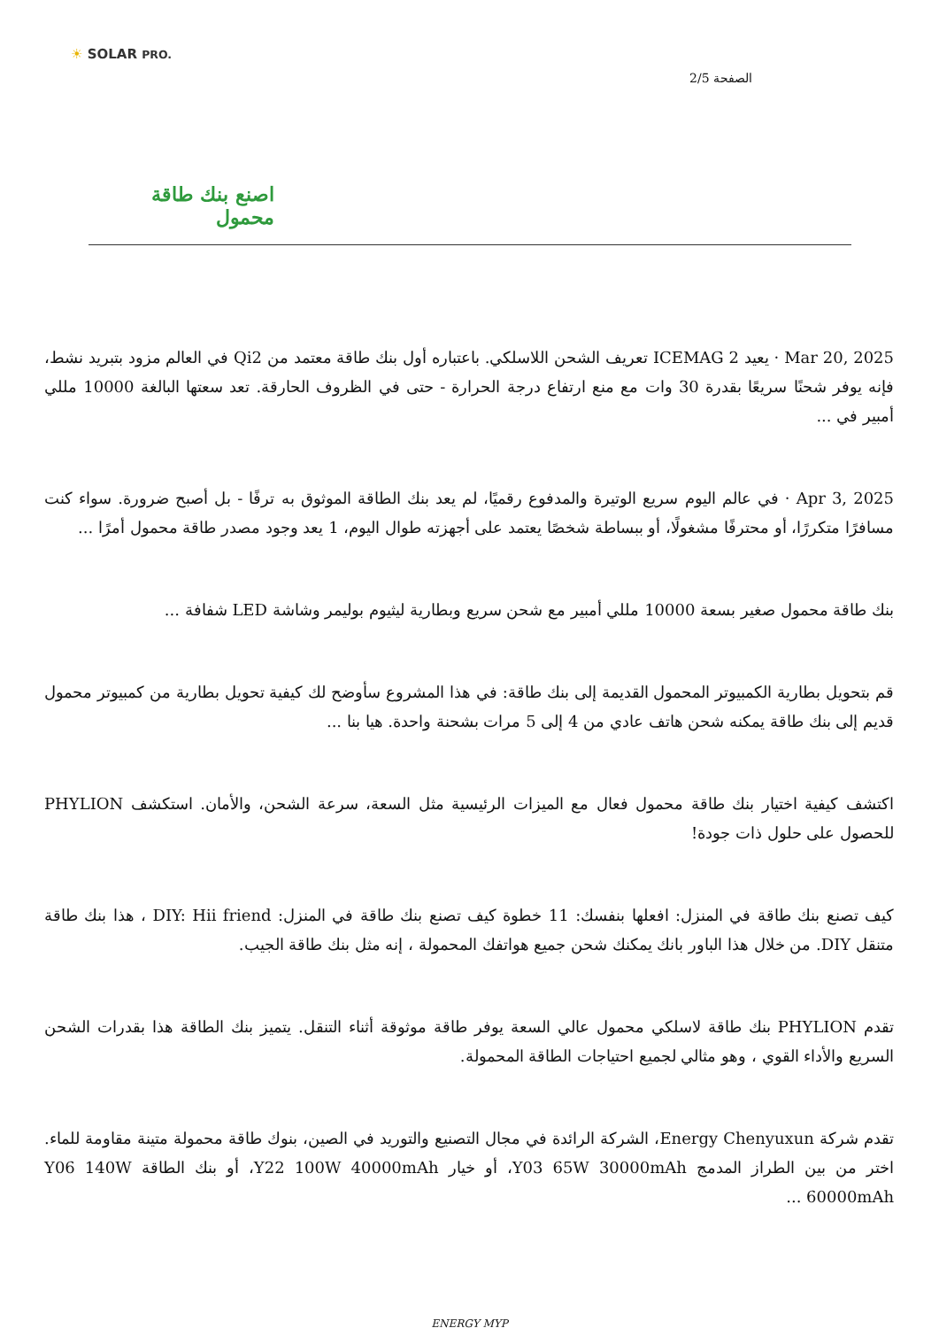☀ SOLAR PRO.
الصفحة 2/5
اصنع بنك طاقة محمول
Mar 20, 2025 · يعيد ICEMAG 2 تعريف الشحن اللاسلكي. باعتباره أول بنك طاقة معتمد من Qi2 في العالم مزود بتبريد نشط، فإنه يوفر شحنًا سريعًا بقدرة 30 وات مع منع ارتفاع درجة الحرارة - حتى في الظروف الحارقة. تعد سعتها البالغة 10000 مللي أمبير في ...
Apr 3, 2025 · في عالم اليوم سريع الوتيرة والمدفوع رقميًا، لم يعد بنك الطاقة الموثوق به ترفًا - بل أصبح ضرورة. سواء كنت مسافرًا متكررًا، أو محترفًا مشغولًا، أو ببساطة شخصًا يعتمد على أجهزته طوال اليوم، 1 يعد وجود مصدر طاقة محمول أمرًا ...
بنك طاقة محمول صغير بسعة 10000 مللي أمبير مع شحن سريع وبطارية ليثيوم بوليمر وشاشة LED شفافة ...
قم بتحويل بطارية الكمبيوتر المحمول القديمة إلى بنك طاقة: في هذا المشروع سأوضح لك كيفية تحويل بطارية من كمبيوتر محمول قديم إلى بنك طاقة يمكنه شحن هاتف عادي من 4 إلى 5 مرات بشحنة واحدة. هيا بنا ...
اكتشف كيفية اختيار بنك طاقة محمول فعال مع الميزات الرئيسية مثل السعة، سرعة الشحن، والأمان. استكشف PHYLION للحصول على حلول ذات جودة!
كيف تصنع بنك طاقة في المنزل: افعلها بنفسك: 11 خطوة كيف تصنع بنك طاقة في المنزل: DIY: Hii friend ، هذا بنك طاقة متنقل DIY. من خلال هذا الباور بانك يمكنك شحن جميع هواتفك المحمولة ، إنه مثل بنك طاقة الجيب.
تقدم PHYLION بنك طاقة لاسلكي محمول عالي السعة يوفر طاقة موثوقة أثناء التنقل. يتميز بنك الطاقة هذا بقدرات الشحن السريع والأداء القوي ، وهو مثالي لجميع احتياجات الطاقة المحمولة.
تقدم شركة Energy Chenyuxun، الشركة الرائدة في مجال التصنيع والتوريد في الصين، بنوك طاقة محمولة متينة مقاومة للماء. اختر من بين الطراز المدمج Y03 65W 30000mAh، أو خيار Y22 100W 40000mAh، أو بنك الطاقة Y06 140W 60000mAh ...
ENERGY MYP